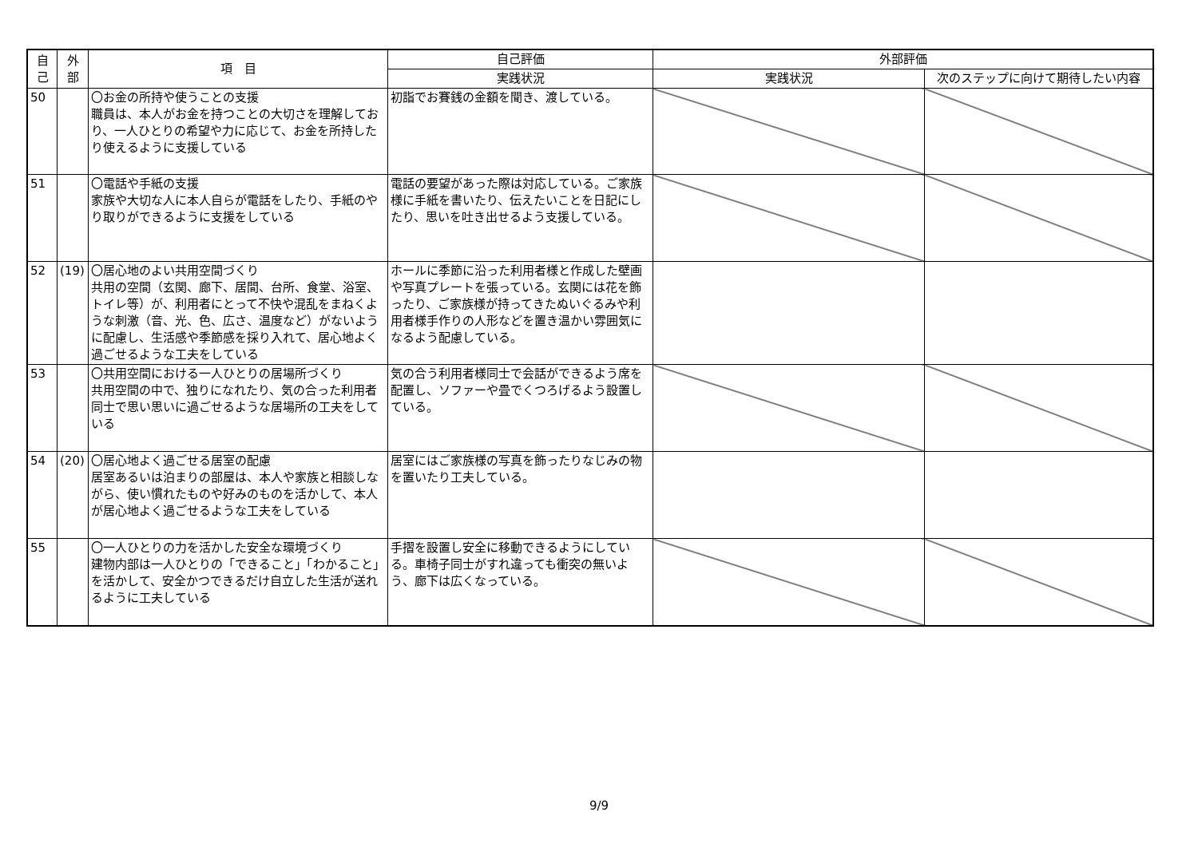| 自 己 | 外 部 | 項 目 | 自己評価 | 外部評価 | |
| --- | --- | --- | --- | --- | --- |
| | | | 実践状況 | 実践状況 | 次のステップに向けて期待したい内容 |
| 50 | | 〇お金の所持や使うことの支援 職員は、本人がお金を持つことの大切さを理解しており、一人ひとりの希望や力に応じて、お金を所持したり使えるように支援している | 初詣でお賽銭の金額を聞き、渡している。 | | |
| 51 | | 〇電話や手紙の支援 家族や大切な人に本人自らが電話をしたり、手紙のやり取りができるように支援をしている | 電話の要望があった際は対応している。ご家族様に手紙を書いたり、伝えたいことを日記にしたり、思いを吐き出せるよう支援している。 | | |
| 52 | (19) | 〇居心地のよい共用空間づくり 共用の空間（玄関、廊下、居間、台所、食堂、浴室、トイレ等）が、利用者にとって不快や混乱をまねくような刺激（音、光、色、広さ、温度など）がないように配慮し、生活感や季節感を採り入れて、居心地よく過ごせるような工夫をしている | ホールに季節に沿った利用者様と作成した壁画や写真プレートを張っている。玄関には花を飾ったり、ご家族様が持ってきたぬいぐるみや利用者様手作りの人形などを置き温かい雰囲気になるよう配慮している。 | | |
| 53 | | 〇共用空間における一人ひとりの居場所づくり 共用空間の中で、独りになれたり、気の合った利用者同士で思い思いに過ごせるような居場所の工夫をしている | 気の合う利用者様同士で会話ができるよう席を配置し、ソファーや畳でくつろげるよう設置している。 | | |
| 54 | (20) | 〇居心地よく過ごせる居室の配慮 居室あるいは泊まりの部屋は、本人や家族と相談しながら、使い慣れたものや好みのものを活かして、本人が居心地よく過ごせるような工夫をしている | 居室にはご家族様の写真を飾ったりなじみの物を置いたり工夫している。 | | |
| 55 | | 〇一人ひとりの力を活かした安全な環境づくり 建物内部は一人ひとりの「できること」「わかること」を活かして、安全かつできるだけ自立した生活が送れるように工夫している | 手摺を設置し安全に移動できるようにしている。車椅子同士がすれ違っても衝突の無いよう、廊下は広くなっている。 | | |
9/9